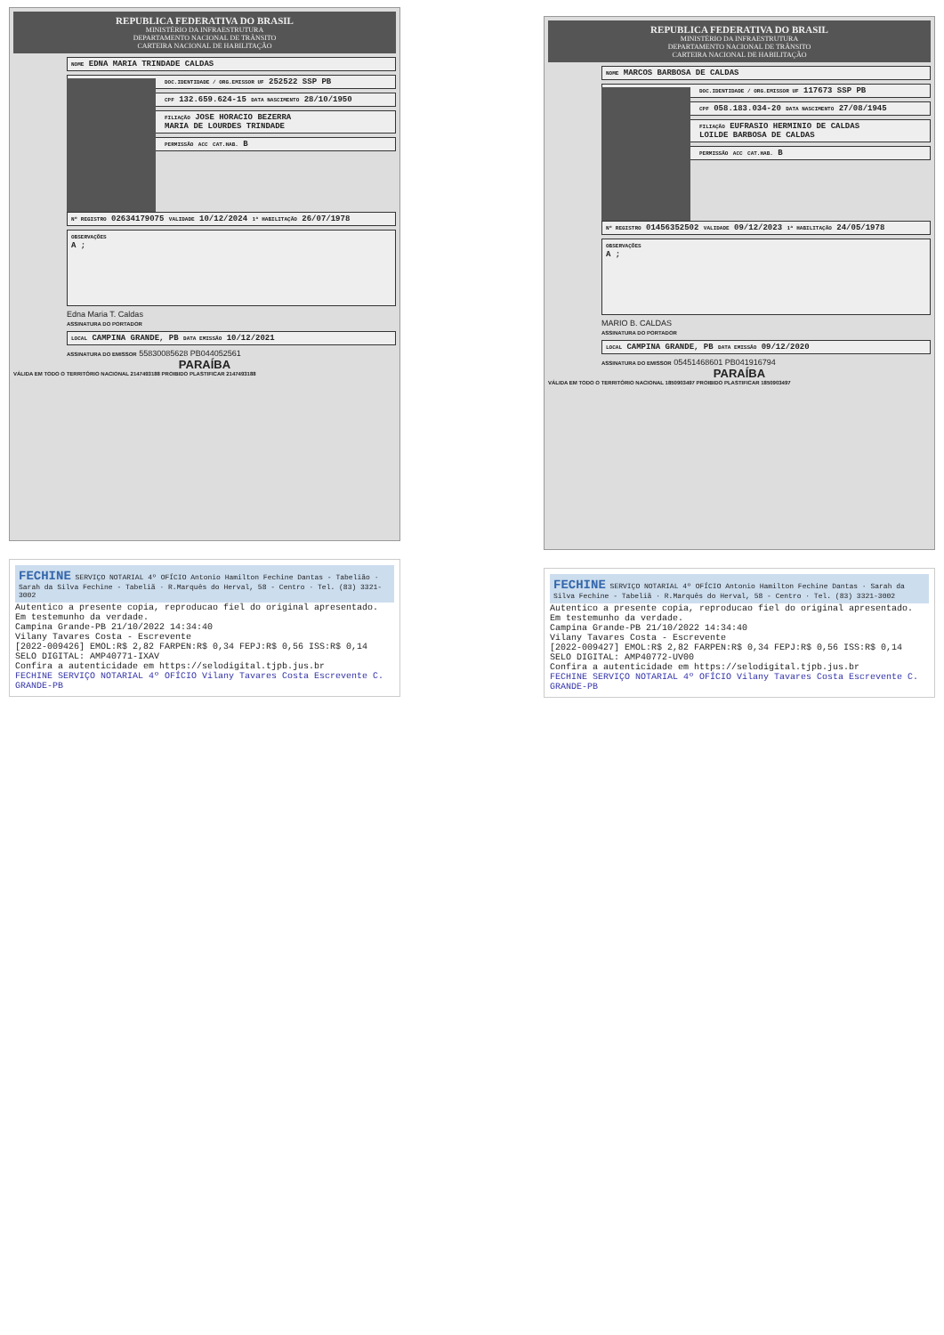REPUBLICA FEDERATIVA DO BRASIL
MINISTÉRIO DA INFRAESTRUTURA
DEPARTAMENTO NACIONAL DE TRÂNSITO
CARTEIRA NACIONAL DE HABILITAÇÃO
NOME EDNA MARIA TRINDADE CALDAS
DOC.IDENTIDADE / ORG.EMISSOR UF 252522 SSP PB
CPF 132.659.624-15 DATA NASCIMENTO 28/10/1950
FILIAÇÃO JOSE HORACIO BEZERRA
MARIA DE LOURDES TRINDADE
PERMISSÃO ACC CAT.HAB. B
Nº REGISTRO 02634179075 VALIDADE 10/12/2024 1ª HABILITAÇÃO 26/07/1978
OBSERVAÇÕES
A ;
Edna Maria T. Caldas
ASSINATURA DO PORTADOR
LOCAL CAMPINA GRANDE, PB DATA EMISSÃO 10/12/2021
ASSINATURA DO EMISSOR 55830085628 PB044052561
PARAÍBA
VÁLIDA EM TODO O TERRITÓRIO NACIONAL 2147493188 PROIBIDO PLASTIFICAR 2147493188
FECHINE SERVIÇO NOTARIAL 4º OFÍCIO Antonio Hamilton Fechine Dantas - Tabelião · Sarah da Silva Fechine - Tabeliã · R.Marquês do Herval, 58 - Centro · Tel. (83) 3321-3002
Autentico a presente copia, reproducao fiel do original apresentado. Em testemunho da verdade.
Campina Grande-PB 21/10/2022 14:34:40
Vilany Tavares Costa - Escrevente
[2022-009426] EMOL:R$ 2,82 FARPEN:R$ 0,34 FEPJ:R$ 0,56 ISS:R$ 0,14
SELO DIGITAL: AMP40771-IXAV
Confira a autenticidade em https://selodigital.tjpb.jus.br
FECHINE SERVIÇO NOTARIAL 4º OFÍCIO Vilany Tavares Costa Escrevente C. GRANDE-PB
REPUBLICA FEDERATIVA DO BRASIL
MINISTÉRIO DA INFRAESTRUTURA
DEPARTAMENTO NACIONAL DE TRÂNSITO
CARTEIRA NACIONAL DE HABILITAÇÃO
NOME MARCOS BARBOSA DE CALDAS
DOC.IDENTIDADE / ORG.EMISSOR UF 117673 SSP PB
CPF 058.183.034-20 DATA NASCIMENTO 27/08/1945
FILIAÇÃO EUFRASIO HERMINIO DE CALDAS
LOILDE BARBOSA DE CALDAS
PERMISSÃO ACC CAT.HAB. B
Nº REGISTRO 01456352502 VALIDADE 09/12/2023 1ª HABILITAÇÃO 24/05/1978
OBSERVAÇÕES
A ;
MARIO B. CALDAS
ASSINATURA DO PORTADOR
LOCAL CAMPINA GRANDE, PB DATA EMISSÃO 09/12/2020
ASSINATURA DO EMISSOR 05451468601 PB041916794
PARAÍBA
VÁLIDA EM TODO O TERRITÓRIO NACIONAL 1850903497 PROIBIDO PLASTIFICAR 1850903497
FECHINE SERVIÇO NOTARIAL 4º OFÍCIO Antonio Hamilton Fechine Dantas · Sarah da Silva Fechine - Tabeliã · R.Marquês do Herval, 58 - Centro · Tel. (83) 3321-3002
Autentico a presente copia, reproducao fiel do original apresentado. Em testemunho da verdade.
Campina Grande-PB 21/10/2022 14:34:40
Vilany Tavares Costa - Escrevente
[2022-009427] EMOL:R$ 2,82 FARPEN:R$ 0,34 FEPJ:R$ 0,56 ISS:R$ 0,14
SELO DIGITAL: AMP40772-UV00
Confira a autenticidade em https://selodigital.tjpb.jus.br
FECHINE SERVIÇO NOTARIAL 4º OFÍCIO Vilany Tavares Costa Escrevente C. GRANDE-PB